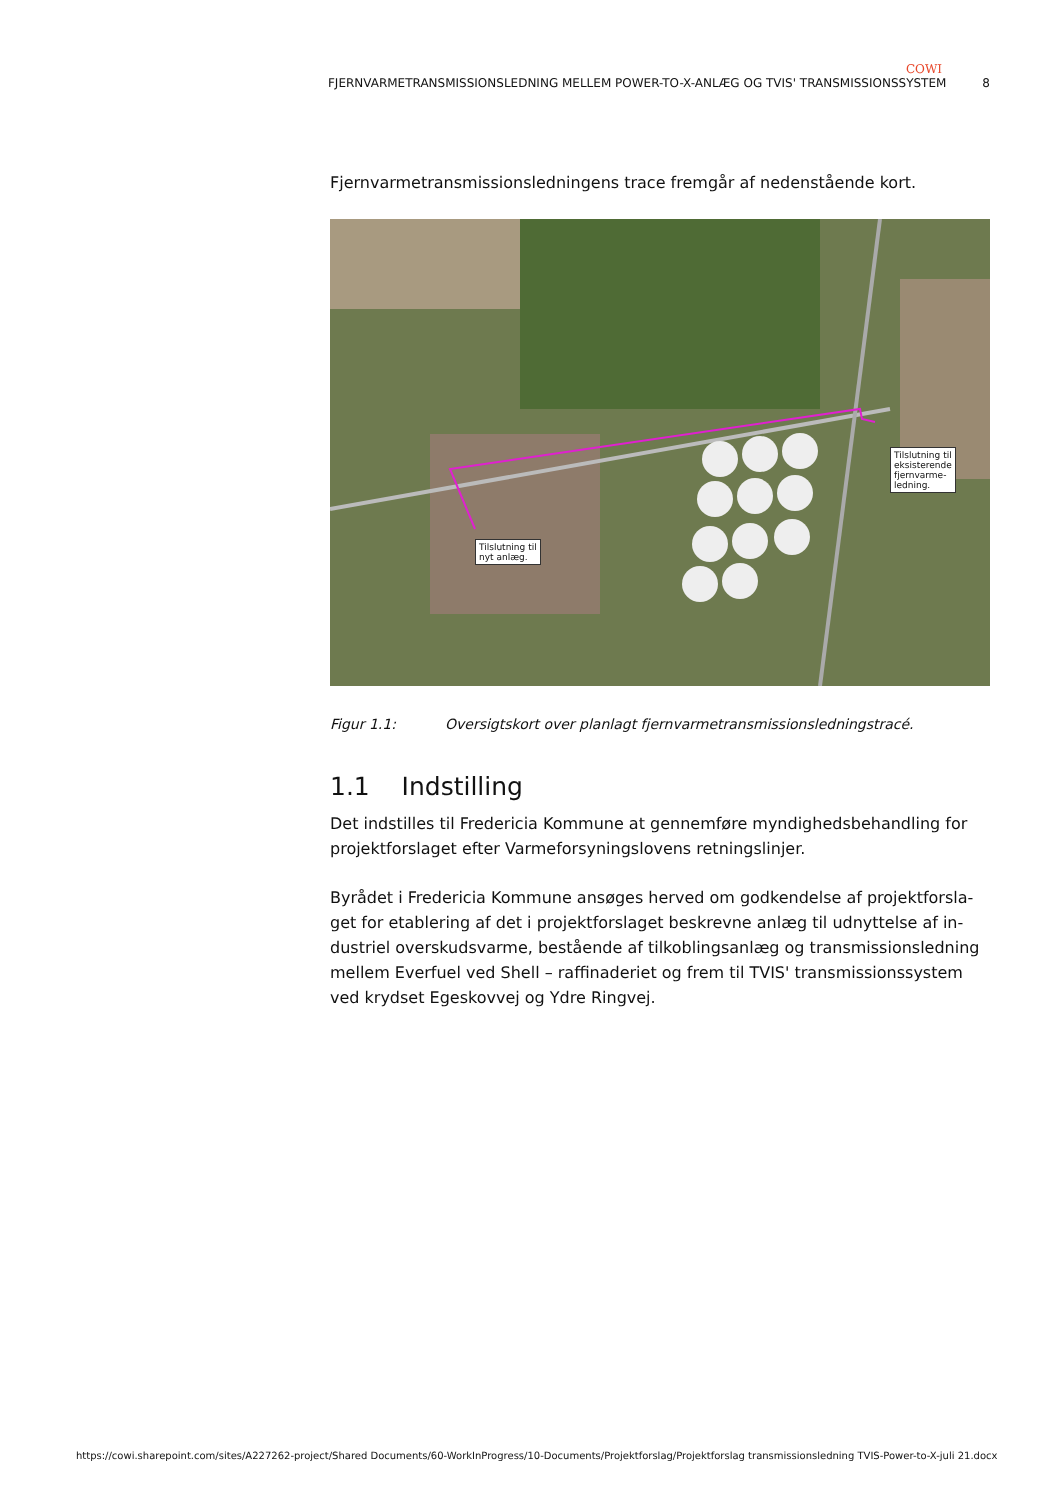COWI
FJERNVARMETRANSMISSIONSLEDNING MELLEM POWER-TO-X-ANLÆG OG TVIS' TRANSMISSIONSSYSTEM 8
Fjernvarmetransmissionsledningens trace fremgår af nedenstående kort.
Tilslutning til
nyt anlæg.
Tilslutning til
eksisterende
fjernvarme-
ledning.
Figur 1.1: Oversigtskort over planlagt fjernvarmetransmissionsledningstracé.
1.1 Indstilling
Det indstilles til Fredericia Kommune at gennemføre myndighedsbehandling for projektforslaget efter Varmeforsyningslovens retningslinjer.
Byrådet i Fredericia Kommune ansøges herved om godkendelse af projektforsla-get for etablering af det i projektforslaget beskrevne anlæg til udnyttelse af in-dustriel overskudsvarme, bestående af tilkoblingsanlæg og transmissionsledning mellem Everfuel ved Shell – raffinaderiet og frem til TVIS' transmissionssystem ved krydset Egeskovvej og Ydre Ringvej.
https://cowi.sharepoint.com/sites/A227262-project/Shared Documents/60-WorkInProgress/10-Documents/Projektforslag/Projektforslag transmissionsledning TVIS-Power-to-X-juli 21.docx